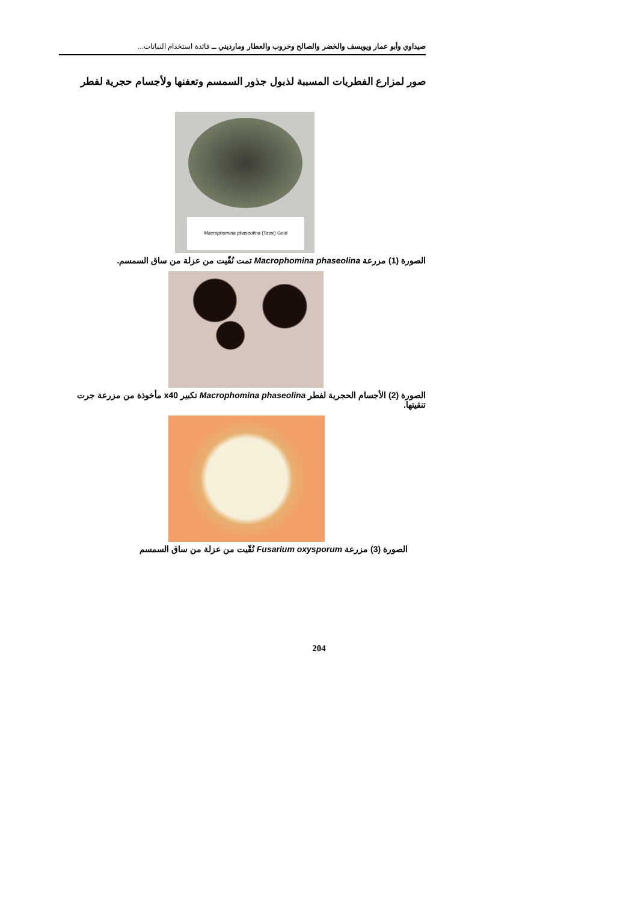صيداوي وأبو عمار ويويسف والخضر والصالح وخروب والعطار ومارديني ــ فائدة استخدام النباتات...
صور لمزارع الفطريات المسببة لذبول جذور السمسم وتعفنها ولأجسام حجرية لفطر
Macrophomina phaseolina (Tassi) Goid
الصورة (1) مزرعة Macrophomina phaseolina تمت نُقّيت من عزلة من ساق السمسم.
الصورة (2) الأجسام الحجرية لفطر Macrophomina phaseolina تكبير x40 مأخوذة من مزرعة جرت تنقيتها.
الصورة (3) مزرعة Fusarium oxysporum نُقّيت من عزلة من ساق السمسم
204